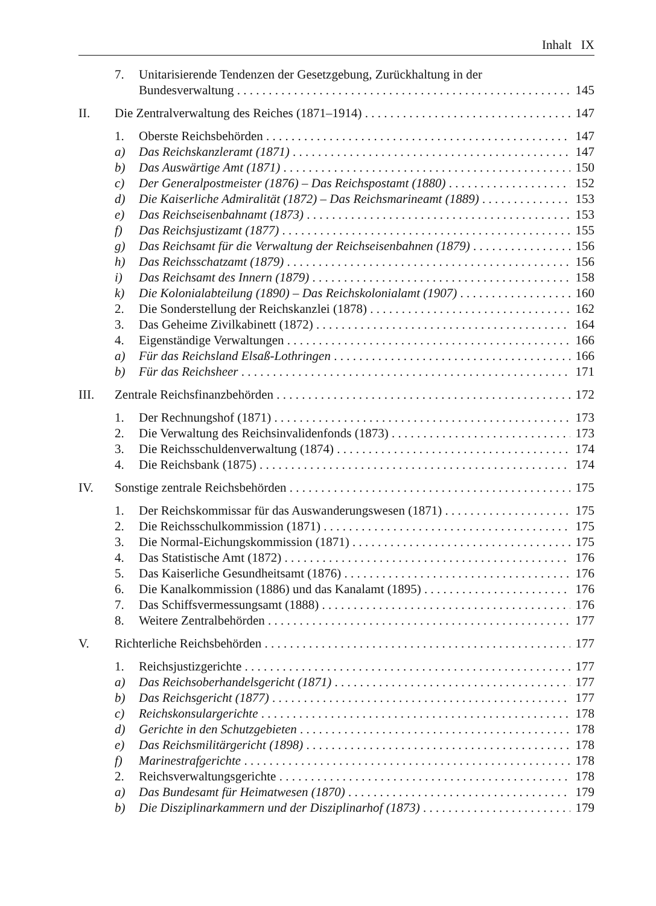Inhalt IX
7. Unitarisierende Tendenzen der Gesetzgebung, Zurückhaltung in der
Bundesverwaltung 145
II. Die Zentralverwaltung des Reiches (1871–1914) 147
1. Oberste Reichsbehörden 147
a) Das Reichskanzleramt (1871) 147
b) Das Auswärtige Amt (1871) 150
c) Der Generalpostmeister (1876) – Das Reichspostamt (1880) 152
d) Die Kaiserliche Admiralität (1872) – Das Reichsmarineamt (1889) 153
e) Das Reichseisenbahnamt (1873) 153
f) Das Reichsjustizamt (1877) 155
g) Das Reichsamt für die Verwaltung der Reichseisenbahnen (1879) 156
h) Das Reichsschatzamt (1879) 156
i) Das Reichsamt des Innern (1879) 158
k) Die Kolonialabteilung (1890) – Das Reichskolonialamt (1907) 160
2. Die Sonderstellung der Reichskanzlei (1878) 162
3. Das Geheime Zivilkabinett (1872) 164
4. Eigenständige Verwaltungen 166
a) Für das Reichsland Elsaß-Lothringen 166
b) Für das Reichsheer 171
III. Zentrale Reichsfinanzbehörden 172
1. Der Rechnungshof (1871) 173
2. Die Verwaltung des Reichsinvalidenfonds (1873) 173
3. Die Reichsschuldenverwaltung (1874) 174
4. Die Reichsbank (1875) 174
IV. Sonstige zentrale Reichsbehörden 175
1. Der Reichskommissar für das Auswanderungswesen (1871) 175
2. Die Reichsschulkommission (1871) 175
3. Die Normal-Eichungskommission (1871) 175
4. Das Statistische Amt (1872) 176
5. Das Kaiserliche Gesundheitsamt (1876) 176
6. Die Kanalkommission (1886) und das Kanalamt (1895) 176
7. Das Schiffsvermessungsamt (1888) 176
8. Weitere Zentralbehörden 177
V. Richterliche Reichsbehörden 177
1. Reichsjustizgerichte 177
a) Das Reichsoberhandelsgericht (1871) 177
b) Das Reichsgericht (1877) 177
c) Reichskonsulargerichte 178
d) Gerichte in den Schutzgebieten 178
e) Das Reichsmilitärgericht (1898) 178
f) Marinestrafgerichte 178
2. Reichsverwaltungsgerichte 178
a) Das Bundesamt für Heimatwesen (1870) 179
b) Die Disziplinarkammern und der Disziplinarhof (1873) 179